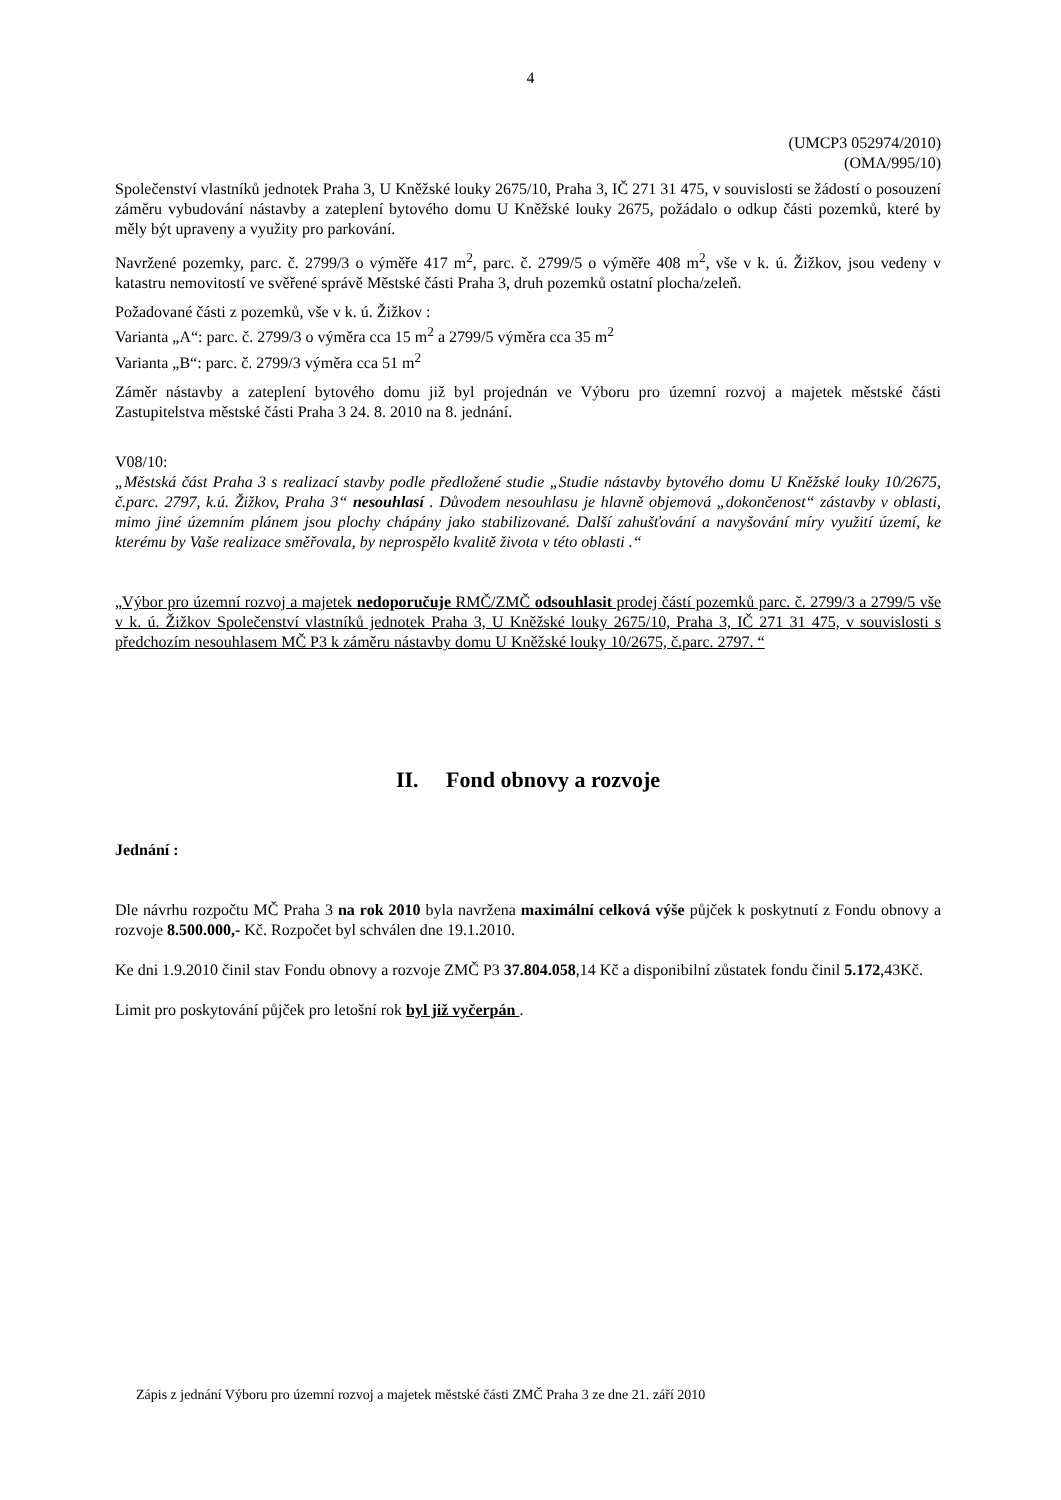4
(UMCP3 052974/2010)
(OMA/995/10)
Společenství vlastníků jednotek Praha 3, U Kněžské louky 2675/10, Praha 3, IČ 271 31 475, v souvislosti se žádostí o posouzení záměru vybudování nástavby a zateplení bytového domu U Kněžské louky 2675, požádalo o odkup části pozemků, které by měly být upraveny a využity pro parkování.
Navržené pozemky, parc. č. 2799/3 o výměře 417 m<sup>2</sup>, parc. č. 2799/5 o výměře 408 m<sup>2</sup>, vše v k. ú. Žižkov, jsou vedeny v katastru nemovitostí ve svěřené správě Městské části Praha 3, druh pozemků ostatní plocha/zeleň.
Požadované části z pozemků, vše v k. ú. Žižkov :
Varianta „A“: parc. č. 2799/3 o výměra cca 15 m<sup>2</sup> a 2799/5 výměra cca 35 m<sup>2</sup>
Varianta „B“: parc. č. 2799/3 výměra cca 51 m<sup>2</sup>
Záměr nástavby a zateplení bytového domu již byl projednán ve Výboru pro územní rozvoj a majetek městské části Zastupitelstva městské části Praha 3 24. 8. 2010 na 8. jednání.
V08/10:
„Městská část Praha 3 s realizací stavby podle předložené studie „Studie nástavby bytového domu U Kněžské louky 10/2675, č.parc. 2797, k.ú. Žižkov, Praha 3“ nesouhlasí . Důvodem nesouhlasu je hlavně objemová „dokončenost“ zástavby v oblasti, mimo jiné územním plánem jsou plochy chápány jako stabilizované. Další zahušťování a navyšování míry využití území, ke kterému by Vaše realizace směřovala, by neprospělo kvalitě života v této oblasti .“
„Výbor pro územní rozvoj a majetek nedoporučuje RMČ/ZMČ odsouhlasit prodej částí pozemků parc. č. 2799/3 a 2799/5 vše v k. ú. Žižkov Společenství vlastníků jednotek Praha 3, U Kněžské louky 2675/10, Praha 3, IČ 271 31 475, v souvislosti s předchozím nesouhlasem MČ P3 k záměru nástavby domu U Kněžské louky 10/2675, č.parc. 2797. “
II. Fond obnovy a rozvoje
Jednání :
Dle návrhu rozpočtu MČ Praha 3 na rok 2010 byla navržena maximální celková výše půjček k poskytnutí z Fondu obnovy a rozvoje 8.500.000,- Kč. Rozpočet byl schválen dne 19.1.2010.
Ke dni 1.9.2010 činil stav Fondu obnovy a rozvoje ZMČ P3 37.804.058,14 Kč a disponibilní zůstatek fondu činil 5.172,43Kč.
Limit pro poskytování půjček pro letošní rok byl již vyčerpán .
Zápis z jednání Výboru pro územní rozvoj a majetek městské části ZMČ Praha 3 ze dne 21. září 2010